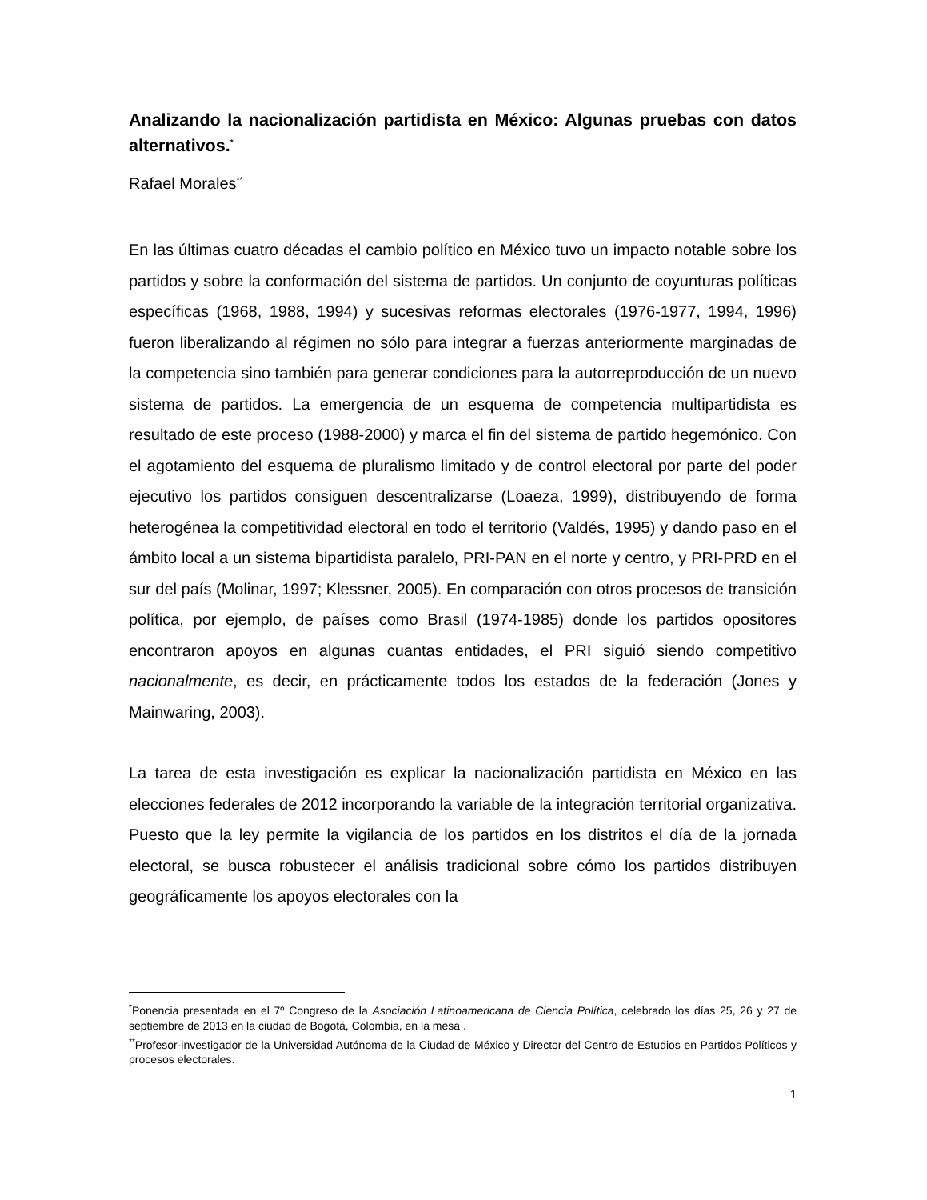Analizando la nacionalización partidista en México: Algunas pruebas con datos alternativos.<sup>*</sup>
Rafael Morales<sup>**</sup>
En las últimas cuatro décadas el cambio político en México tuvo un impacto notable sobre los partidos y sobre la conformación del sistema de partidos. Un conjunto de coyunturas políticas específicas (1968, 1988, 1994) y sucesivas reformas electorales (1976-1977, 1994, 1996) fueron liberalizando al régimen no sólo para integrar a fuerzas anteriormente marginadas de la competencia sino también para generar condiciones para la autorreproducción de un nuevo sistema de partidos. La emergencia de un esquema de competencia multipartidista es resultado de este proceso (1988-2000) y marca el fin del sistema de partido hegemónico. Con el agotamiento del esquema de pluralismo limitado y de control electoral por parte del poder ejecutivo los partidos consiguen descentralizarse (Loaeza, 1999), distribuyendo de forma heterogénea la competitividad electoral en todo el territorio (Valdés, 1995) y dando paso en el ámbito local a un sistema bipartidista paralelo, PRI-PAN en el norte y centro, y PRI-PRD en el sur del país (Molinar, 1997; Klessner, 2005). En comparación con otros procesos de transición política, por ejemplo, de países como Brasil (1974-1985) donde los partidos opositores encontraron apoyos en algunas cuantas entidades, el PRI siguió siendo competitivo nacionalmente, es decir, en prácticamente todos los estados de la federación (Jones y Mainwaring, 2003).
La tarea de esta investigación es explicar la nacionalización partidista en México en las elecciones federales de 2012 incorporando la variable de la integración territorial organizativa. Puesto que la ley permite la vigilancia de los partidos en los distritos el día de la jornada electoral, se busca robustecer el análisis tradicional sobre cómo los partidos distribuyen geográficamente los apoyos electorales con la
<sup>*</sup> Ponencia presentada en el 7º Congreso de la Asociación Latinoamericana de Ciencia Política, celebrado los días 25, 26 y 27 de septiembre de 2013 en la ciudad de Bogotá, Colombia, en la mesa .
<sup>**</sup> Profesor-investigador de la Universidad Autónoma de la Ciudad de México y Director del Centro de Estudios en Partidos Políticos y procesos electorales.
1